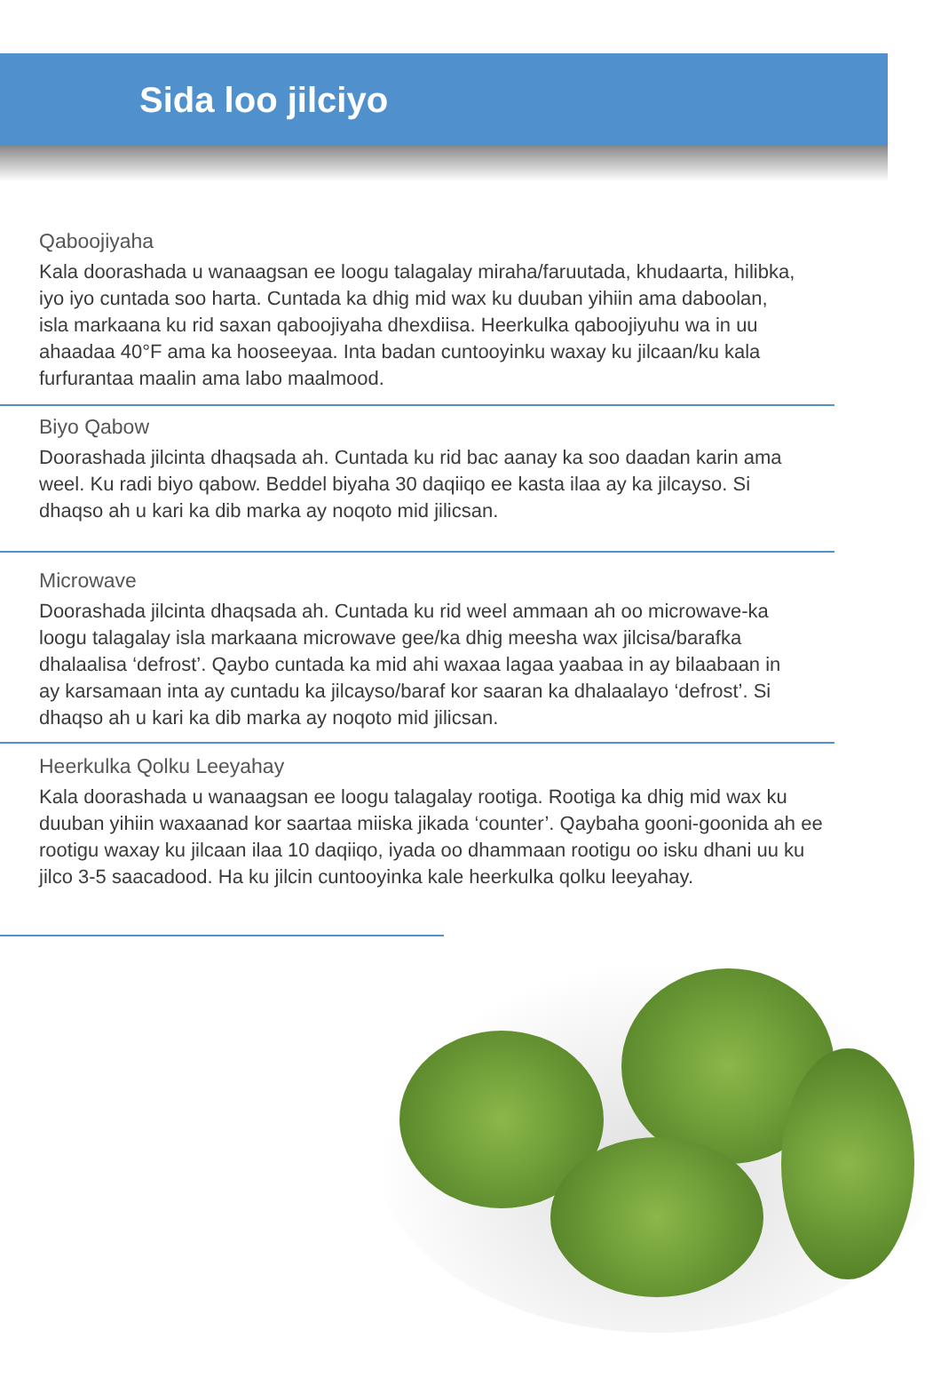Sida loo jilciyo
Qaboojiyaha
Kala doorashada u wanaagsan ee loogu talagalay miraha/faruutada, khudaarta, hilibka, iyo iyo cuntada soo harta. Cuntada ka dhig mid wax ku duuban yihiin ama daboolan, isla markaana ku rid saxan qaboojiyaha dhexdiisa. Heerkulka qaboojiyuhu wa in uu ahaadaa 40°F ama ka hooseeyaa. Inta badan cuntooyinku waxay ku jilcaan/ku kala furfurantaa maalin ama labo maalmood.
Biyo Qabow
Doorashada jilcinta dhaqsada ah. Cuntada ku rid bac aanay ka soo daadan karin ama weel. Ku radi biyo qabow. Beddel biyaha 30 daqiiqo ee kasta ilaa ay ka jilcayso. Si dhaqso ah u kari ka dib marka ay noqoto mid jilicsan.
Microwave
Doorashada jilcinta dhaqsada ah. Cuntada ku rid weel ammaan ah oo microwave-ka loogu talagalay isla markaana microwave gee/ka dhig meesha wax jilcisa/barafka dhalaalisa ‘defrost’. Qaybo cuntada ka mid ahi waxaa lagaa yaabaa in ay bilaabaan in ay karsamaan inta ay cuntadu ka jilcayso/baraf kor saaran ka dhalaalayo ‘defrost’. Si dhaqso ah u kari ka dib marka ay noqoto mid jilicsan.
Heerkulka Qolku Leeyahay
Kala doorashada u wanaagsan ee loogu talagalay rootiga. Rootiga ka dhig mid wax ku duuban yihiin waxaanad kor saartaa miiska jikada ‘counter’. Qaybaha gooni-goonida ah ee rootigu waxay ku jilcaan ilaa 10 daqiiqo, iyada oo dhammaan rootigu oo isku dhani uu ku jilco 3-5 saacadood. Ha ku jilcin cuntooyinka kale heerkulka qolku leeyahay.